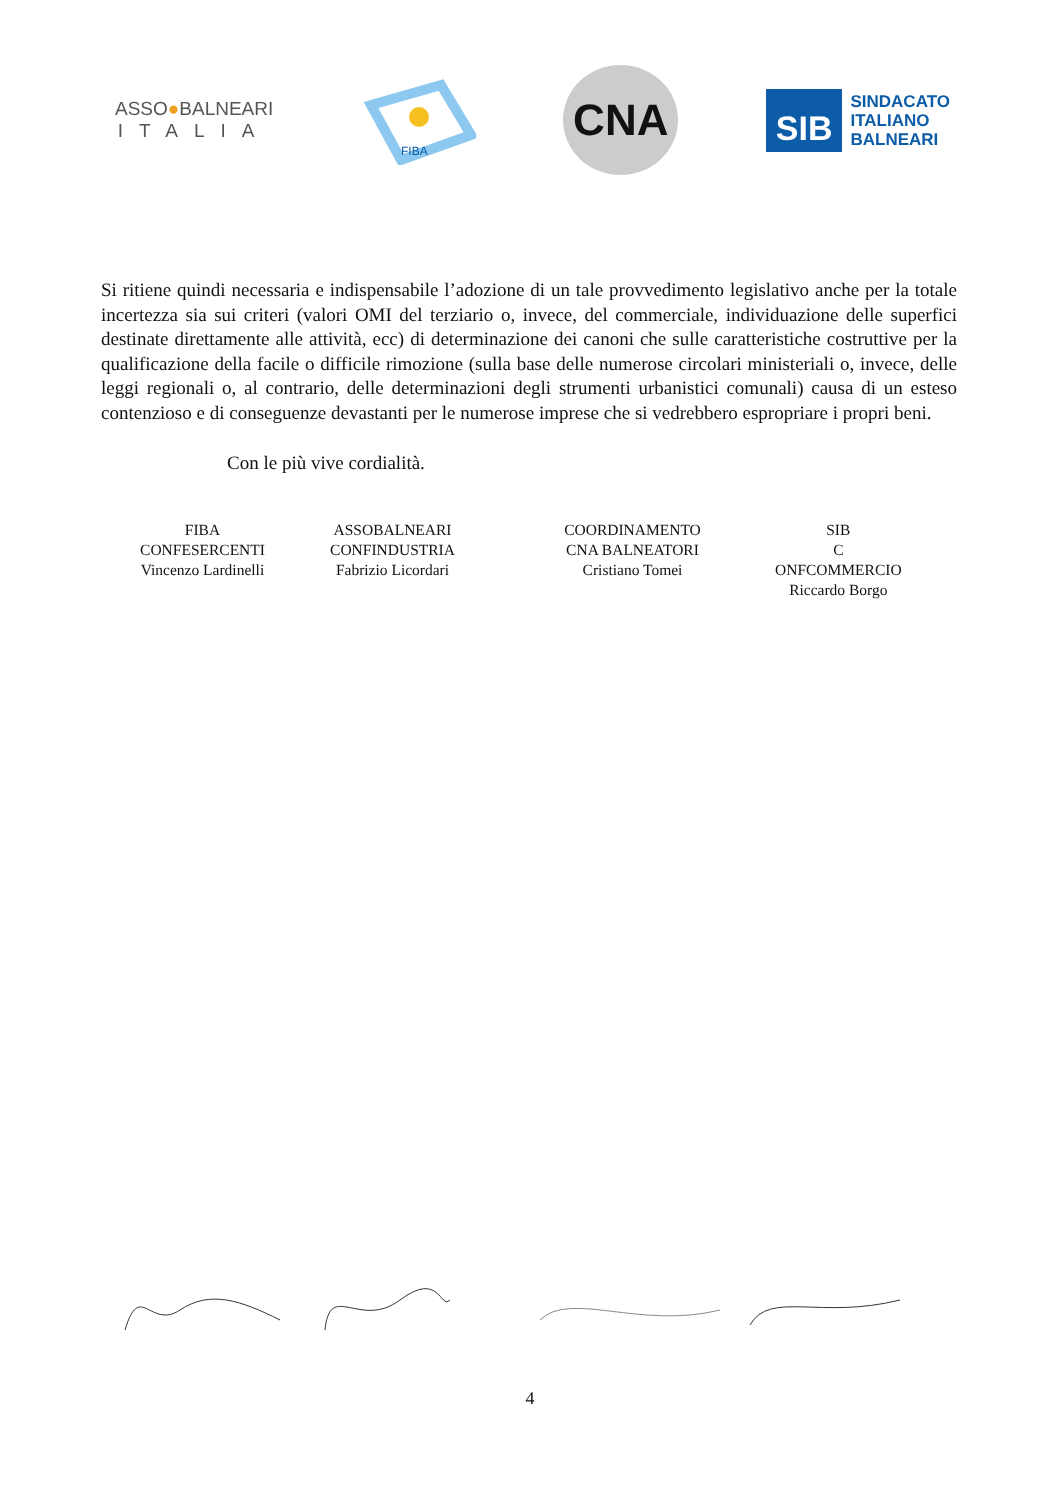ASSO●BALNEARI
ITALIA
FIBA
CNA
SIB
SINDACATO
ITALIANO
BALNEARI
Si ritiene quindi necessaria e indispensabile l’adozione di un tale provvedimento legislativo anche per la totale incertezza sia sui criteri (valori OMI del terziario o, invece, del commerciale, individuazione delle superfici destinate direttamente alle attività, ecc) di determinazione dei canoni che sulle caratteristiche costruttive per la qualificazione della facile o difficile rimozione (sulla base delle numerose circolari ministeriali o, invece, delle leggi regionali o, al contrario, delle determinazioni degli strumenti urbanistici comunali) causa di un esteso contenzioso e di conseguenze devastanti per le numerose imprese che si vedrebbero espropriare i propri beni.
Con le più vive cordialità.
| FIBA CONFESERCENTI Vincenzo Lardinelli | ASSOBALNEARI CONFINDUSTRIA Fabrizio Licordari | COORDINAMENTO CNA BALNEATORI Cristiano Tomei | SIB C ONFCOMMERCIO Riccardo Borgo |
4